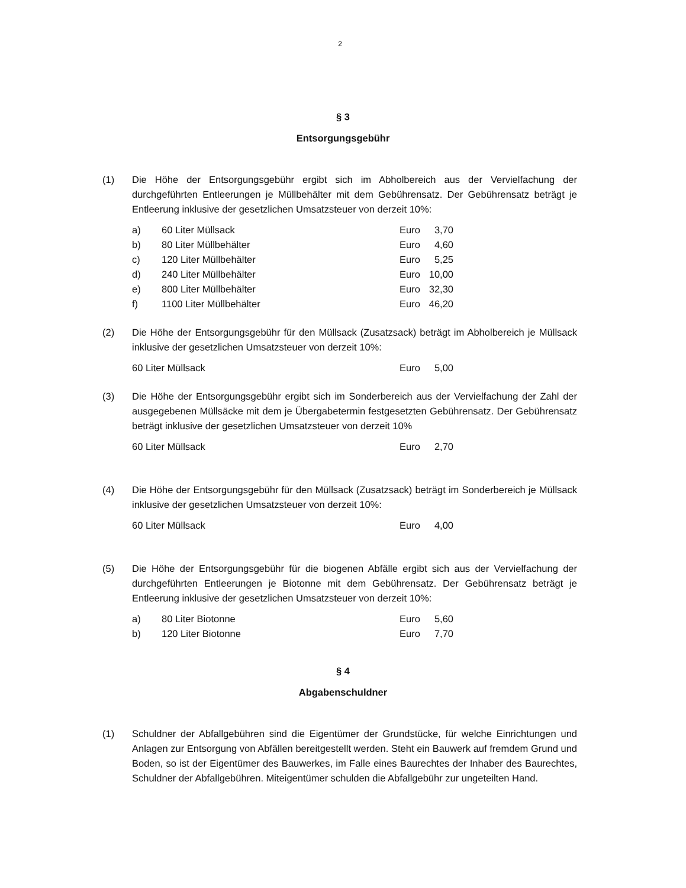2
§ 3
Entsorgungsgebühr
(1) Die Höhe der Entsorgungsgebühr ergibt sich im Abholbereich aus der Vervielfachung der durchgeführten Entleerungen je Müllbehälter mit dem Gebührensatz. Der Gebührensatz beträgt je Entleerung inklusive der gesetzlichen Umsatzsteuer von derzeit 10%:
| a) | 60 Liter Müllsack | Euro | 3,70 |
| b) | 80 Liter Müllbehälter | Euro | 4,60 |
| c) | 120 Liter Müllbehälter | Euro | 5,25 |
| d) | 240 Liter Müllbehälter | Euro | 10,00 |
| e) | 800 Liter Müllbehälter | Euro | 32,30 |
| f) | 1100 Liter Müllbehälter | Euro | 46,20 |
(2) Die Höhe der Entsorgungsgebühr für den Müllsack (Zusatzsack) beträgt im Abholbereich je Müllsack inklusive der gesetzlichen Umsatzsteuer von derzeit 10%:
| 60 Liter Müllsack | Euro | 5,00 |
(3) Die Höhe der Entsorgungsgebühr ergibt sich im Sonderbereich aus der Vervielfachung der Zahl der ausgegebenen Müllsäcke mit dem je Übergabetermin festgesetzten Gebührensatz. Der Gebührensatz beträgt inklusive der gesetzlichen Umsatzsteuer von derzeit 10%
| 60 Liter Müllsack | Euro | 2,70 |
(4) Die Höhe der Entsorgungsgebühr für den Müllsack (Zusatzsack) beträgt im Sonderbereich je Müllsack inklusive der gesetzlichen Umsatzsteuer von derzeit 10%:
| 60 Liter Müllsack | Euro | 4,00 |
(5) Die Höhe der Entsorgungsgebühr für die biogenen Abfälle ergibt sich aus der Vervielfachung der durchgeführten Entleerungen je Biotonne mit dem Gebührensatz. Der Gebührensatz beträgt je Entleerung inklusive der gesetzlichen Umsatzsteuer von derzeit 10%:
| a) | 80 Liter Biotonne | Euro | 5,60 |
| b) | 120 Liter Biotonne | Euro | 7,70 |
§ 4
Abgabenschuldner
(1) Schuldner der Abfallgebühren sind die Eigentümer der Grundstücke, für welche Einrichtungen und Anlagen zur Entsorgung von Abfällen bereitgestellt werden. Steht ein Bauwerk auf fremdem Grund und Boden, so ist der Eigentümer des Bauwerkes, im Falle eines Baurechtes der Inhaber des Baurechtes, Schuldner der Abfallgebühren. Miteigentümer schulden die Abfallgebühr zur ungeteilten Hand.